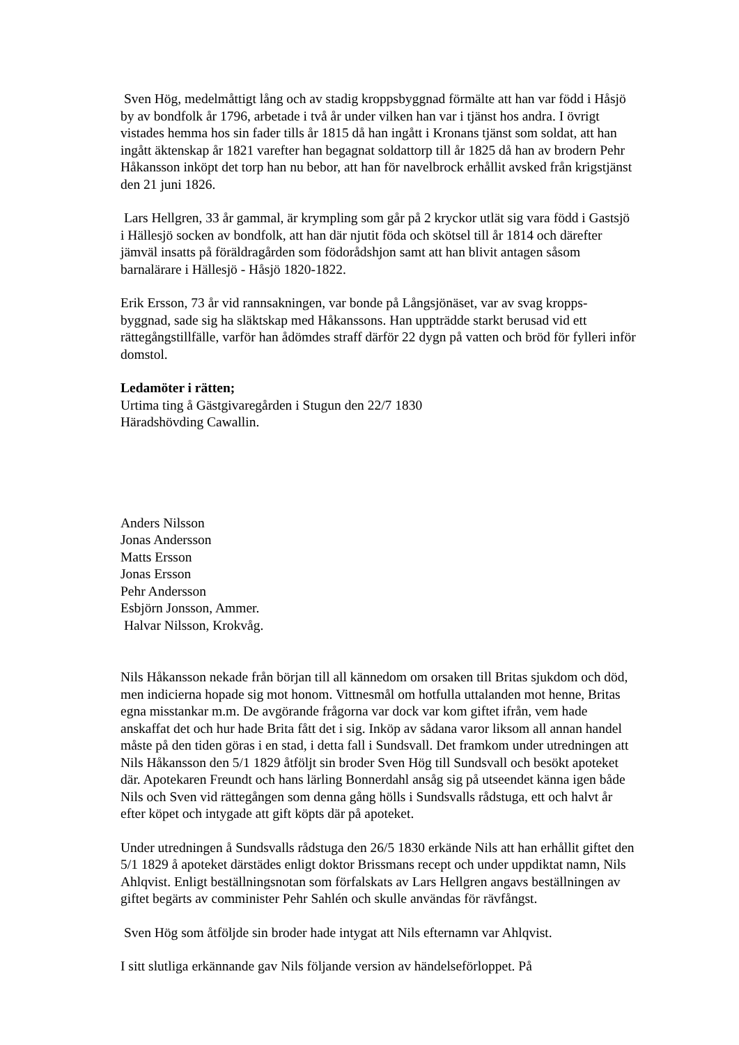Sven Hög, medelmåttigt lång och av stadig kroppsbyggnad förmälte att han var född i Håsjö by av bondfolk år 1796, arbetade i två år under vilken han var i tjänst hos andra. I övrigt vistades hemma hos sin fader tills år 1815 då han ingått i Kronans tjänst som soldat, att han ingått äktenskap år 1821 varefter han begagnat soldattorp till år 1825 då han av brodern Pehr Håkansson inköpt det torp han nu bebor, att han för navelbrock erhållit avsked från krigstjänst den 21 juni 1826.
Lars Hellgren, 33 år gammal, är krympling som går på 2 kryckor utlät sig vara född i Gastsjö i Hällesjö socken av bondfolk, att han där njutit föda och skötsel till år 1814 och därefter jämväl insatts på föräldragården som födorådshjon samt att han blivit antagen såsom barnalärare i Hällesjö - Håsjö 1820-1822.
Erik Ersson, 73 år vid rannsakningen, var bonde på Långsjönäset, var av svag kropps-
byggnad, sade sig ha släktskap med Håkanssons. Han uppträdde starkt berusad vid ett rättegångstillfälle, varför han ådömdes straff därför 22 dygn på vatten och bröd för fylleri inför domstol.
Ledamöter i rätten;
Urtima ting å Gästgivaregården i Stugun den 22/7 1830
Häradshövding Cawallin.
Anders Nilsson
Jonas Andersson
Matts Ersson
Jonas Ersson
Pehr Andersson
Esbjörn Jonsson, Ammer.
Halvar Nilsson, Krokvåg.
Nils Håkansson nekade från början till all kännedom om orsaken till Britas sjukdom och död, men indicierna hopade sig mot honom. Vittnesmål om hotfulla uttalanden mot henne, Britas egna misstankar m.m. De avgörande frågorna var dock var kom giftet ifrån, vem hade anskaffat det och hur hade Brita fått det i sig. Inköp av sådana varor liksom all annan handel måste på den tiden göras i en stad, i detta fall i Sundsvall. Det framkom under utredningen att Nils Håkansson den 5/1 1829 åtföljt sin broder Sven Hög till Sundsvall och besökt apoteket där. Apotekaren Freundt och hans lärling Bonnerdahl ansåg sig på utseendet känna igen både Nils och Sven vid rättegången som denna gång hölls i Sundsvalls rådstuga, ett och halvt år efter köpet och intygade att gift köpts där på apoteket.
Under utredningen å Sundsvalls rådstuga den 26/5 1830 erkände Nils att han erhållit giftet den 5/1 1829 å apoteket därstädes enligt doktor Brissmans recept och under uppdiktat namn, Nils Ahlqvist. Enligt beställningsnotan som förfalskats av Lars Hellgren angavs beställningen av giftet begärts av comminister Pehr Sahlén och skulle användas för rävfångst.
Sven Hög som åtföljde sin broder hade intygat att Nils efternamn var Ahlqvist.
I sitt slutliga erkännande gav Nils följande version av händelseförloppet. På